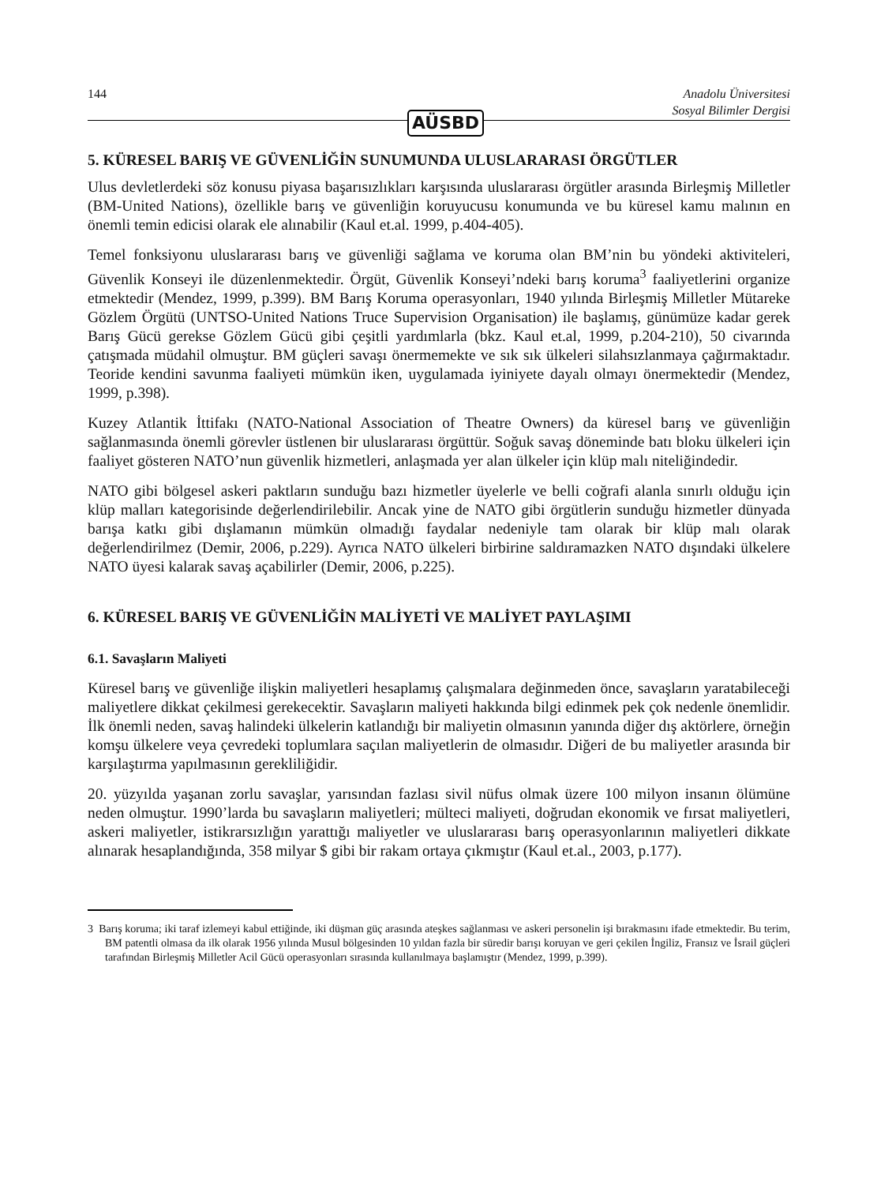144 Anadolu Üniversitesi
Sosyal Bilimler Dergisi
AÜSBD
5. KÜRESEL BARIŞ VE GÜVENLİĞİN SUNUMUNDA ULUSLARARASI ÖRGÜTLER
Ulus devletlerdeki söz konusu piyasa başarısızlıkları karşısında uluslararası örgütler arasında Birleşmiş Milletler (BM-United Nations), özellikle barış ve güvenliğin koruyucusu konumunda ve bu küresel kamu malının en önemli temin edicisi olarak ele alınabilir (Kaul et.al. 1999, p.404-405).
Temel fonksiyonu uluslararası barış ve güvenliği sağlama ve koruma olan BM’nin bu yöndeki aktiviteleri, Güvenlik Konseyi ile düzenlenmektedir. Örgüt, Güvenlik Konseyi’ndeki barış koruma<sup>3</sup> faaliyetlerini organize etmektedir (Mendez, 1999, p.399). BM Barış Koruma operasyonları, 1940 yılında Birleşmiş Milletler Mütareke Gözlem Örgütü (UNTSO-United Nations Truce Supervision Organisation) ile başlamış, günümüze kadar gerek Barış Gücü gerekse Gözlem Gücü gibi çeşitli yardımlarla (bkz. Kaul et.al, 1999, p.204-210), 50 civarında çatışmada müdahil olmuştur. BM güçleri savaşı önermemekte ve sık sık ülkeleri silahsızlanmaya çağırmaktadır. Teoride kendini savunma faaliyeti mümkün iken, uygulamada iyiniyete dayalı olmayı önermektedir (Mendez, 1999, p.398).
Kuzey Atlantik İttifakı (NATO-National Association of Theatre Owners) da küresel barış ve güvenliğin sağlanmasında önemli görevler üstlenen bir uluslararası örgüttür. Soğuk savaş döneminde batı bloku ülkeleri için faaliyet gösteren NATO’nun güvenlik hizmetleri, anlaşmada yer alan ülkeler için klüp malı niteliğindedir.
NATO gibi bölgesel askeri paktların sunduğu bazı hizmetler üyelerle ve belli coğrafi alanla sınırlı olduğu için klüp malları kategorisinde değerlendirilebilir. Ancak yine de NATO gibi örgütlerin sunduğu hizmetler dünyada barışa katkı gibi dışlamanın mümkün olmadığı faydalar nedeniyle tam olarak bir klüp malı olarak değerlendirilmez (Demir, 2006, p.229). Ayrıca NATO ülkeleri birbirine saldıramazken NATO dışındaki ülkelere NATO üyesi kalarak savaş açabilirler (Demir, 2006, p.225).
6. KÜRESEL BARIŞ VE GÜVENLİĞİN MALİYETİ VE MALİYET PAYLAŞIMI
6.1. Savaşların Maliyeti
Küresel barış ve güvenliğe ilişkin maliyetleri hesaplamış çalışmalara değinmeden önce, savaşların yaratabileceği maliyetlere dikkat çekilmesi gerekecektir. Savaşların maliyeti hakkında bilgi edinmek pek çok nedenle önemlidir. İlk önemli neden, savaş halindeki ülkelerin katlandığı bir maliyetin olmasının yanında diğer dış aktörlere, örneğin komşu ülkelere veya çevredeki toplumlara saçılan maliyetlerin de olmasıdır. Diğeri de bu maliyetler arasında bir karşılaştırma yapılmasının gerekliliğidir.
20. yüzyılda yaşanan zorlu savaşlar, yarısından fazlası sivil nüfus olmak üzere 100 milyon insanın ölümüne neden olmuştur. 1990’larda bu savaşların maliyetleri; mülteci maliyeti, doğrudan ekonomik ve fırsat maliyetleri, askeri maliyetler, istikrarsızlığın yarattığı maliyetler ve uluslararası barış operasyonlarının maliyetleri dikkate alınarak hesaplandığında, 358 milyar $ gibi bir rakam ortaya çıkmıştır (Kaul et.al., 2003, p.177).
3 Barış koruma; iki taraf izlemeyi kabul ettiğinde, iki düşman güç arasında ateşkes sağlanması ve askeri personelin işi bırakmasını ifade etmektedir. Bu terim, BM patentli olmasa da ilk olarak 1956 yılında Musul bölgesinden 10 yıldan fazla bir süredir barışı koruyan ve geri çekilen İngiliz, Fransız ve İsrail güçleri tarafından Birleşmiş Milletler Acil Gücü operasyonları sırasında kullanılmaya başlamıştır (Mendez, 1999, p.399).